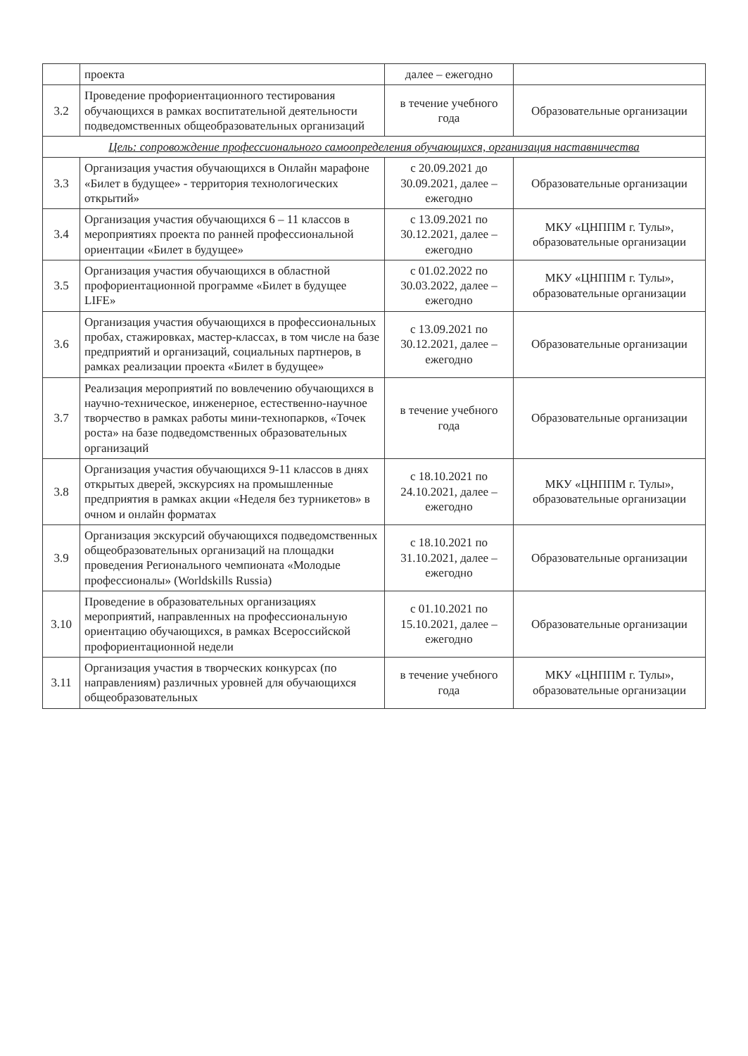| | проекта | далее – ежегодно | |
| 3.2 | Проведение профориентационного тестирования обучающихся в рамках воспитательной деятельности подведомственных общеобразовательных организаций | в течение учебного года | Образовательные организации |
| Цель: сопровождение профессионального самоопределения обучающихся, организация наставничества | | | |
| 3.3 | Организация участия обучающихся в Онлайн марафоне «Билет в будущее» - территория технологических открытий» | с 20.09.2021 до 30.09.2021, далее – ежегодно | Образовательные организации |
| 3.4 | Организация участия обучающихся 6 – 11 классов в мероприятиях проекта по ранней профессиональной ориентации «Билет в будущее» | с 13.09.2021 по 30.12.2021, далее – ежегодно | МКУ «ЦНППМ г. Тулы», образовательные организации |
| 3.5 | Организация участия обучающихся в областной профориентационной программе «Билет в будущее LIFE» | с 01.02.2022 по 30.03.2022, далее – ежегодно | МКУ «ЦНППМ г. Тулы», образовательные организации |
| 3.6 | Организация участия обучающихся в профессиональных пробах, стажировках, мастер-классах, в том числе на базе предприятий и организаций, социальных партнеров, в рамках реализации проекта «Билет в будущее» | с 13.09.2021 по 30.12.2021, далее – ежегодно | Образовательные организации |
| 3.7 | Реализация мероприятий по вовлечению обучающихся в научно-техническое, инженерное, естественно-научное творчество в рамках работы мини-технопарков, «Точек роста» на базе подведомственных образовательных организаций | в течение учебного года | Образовательные организации |
| 3.8 | Организация участия обучающихся 9-11 классов в днях открытых дверей, экскурсиях на промышленные предприятия в рамках акции «Неделя без турникетов» в очном и онлайн форматах | с 18.10.2021 по 24.10.2021, далее – ежегодно | МКУ «ЦНППМ г. Тулы», образовательные организации |
| 3.9 | Организация экскурсий обучающихся подведомственных общеобразовательных организаций на площадки проведения Регионального чемпионата «Молодые профессионалы» (Worldskills Russia) | с 18.10.2021 по 31.10.2021, далее – ежегодно | Образовательные организации |
| 3.10 | Проведение в образовательных организациях мероприятий, направленных на профессиональную ориентацию обучающихся, в рамках Всероссийской профориентационной недели | с 01.10.2021 по 15.10.2021, далее – ежегодно | Образовательные организации |
| 3.11 | Организация участия в творческих конкурсах (по направлениям) различных уровней для обучающихся общеобразовательных | в течение учебного года | МКУ «ЦНППМ г. Тулы», образовательные организации |